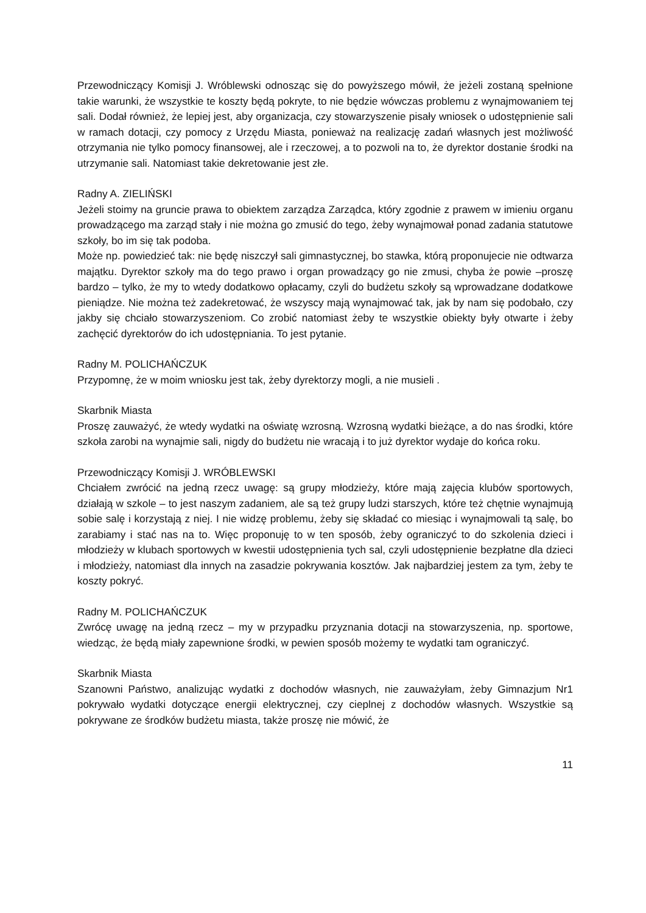Przewodniczący Komisji J. Wróblewski odnosząc się do powyższego mówił, że jeżeli zostaną spełnione takie warunki, że wszystkie te koszty będą pokryte, to nie będzie wówczas problemu z wynajmowaniem tej sali. Dodał również, że lepiej jest, aby organizacja, czy stowarzyszenie pisały wniosek o udostępnienie sali w ramach dotacji, czy pomocy z Urzędu Miasta, ponieważ na realizację zadań własnych jest możliwość otrzymania nie tylko pomocy finansowej, ale i rzeczowej, a to pozwoli na to, że dyrektor dostanie środki na utrzymanie sali. Natomiast takie dekretowanie jest złe.
Radny A. ZIELIŃSKI
Jeżeli stoimy na gruncie prawa to obiektem zarządza Zarządca, który zgodnie z prawem w imieniu organu prowadzącego ma zarząd stały i nie można go zmusić do tego, żeby wynajmował ponad zadania statutowe szkoły, bo im się tak podoba.
Może np. powiedzieć tak: nie będę niszczył sali gimnastycznej, bo stawka, którą proponujecie nie odtwarza majątku. Dyrektor szkoły ma do tego prawo i organ prowadzący go nie zmusi, chyba że powie –proszę bardzo – tylko, że my to wtedy dodatkowo opłacamy, czyli do budżetu szkoły są wprowadzane dodatkowe pieniądze. Nie można też zadekretować, że wszyscy mają wynajmować tak, jak by nam się podobało, czy jakby się chciało stowarzyszeniom. Co zrobić natomiast żeby te wszystkie obiekty były otwarte i żeby zachęcić dyrektorów do ich udostępniania. To jest pytanie.
Radny M. POLICHAŃCZUK
Przypomnę, że w moim wniosku jest tak, żeby dyrektorzy mogli, a nie musieli .
Skarbnik Miasta
Proszę zauważyć, że wtedy wydatki na oświatę wzrosną. Wzrosną wydatki bieżące, a do nas środki, które szkoła zarobi na wynajmie sali, nigdy do budżetu nie wracają i to już dyrektor wydaje do końca roku.
Przewodniczący Komisji J. WRÓBLEWSKI
Chciałem zwrócić na jedną rzecz uwagę: są grupy młodzieży, które mają zajęcia klubów sportowych, działają w szkole – to jest naszym zadaniem, ale są też grupy ludzi starszych, które też chętnie wynajmują sobie salę i korzystają z niej. I nie widzę problemu, żeby się składać co miesiąc i wynajmowali tą salę, bo zarabiamy i stać nas na to. Więc proponuję to w ten sposób, żeby ograniczyć to do szkolenia dzieci i młodzieży w klubach sportowych w kwestii udostępnienia tych sal, czyli udostępnienie bezpłatne dla dzieci i młodzieży, natomiast dla innych na zasadzie pokrywania kosztów. Jak najbardziej jestem za tym, żeby te koszty pokryć.
Radny M. POLICHAŃCZUK
Zwrócę uwagę na jedną rzecz – my w przypadku przyznania dotacji na stowarzyszenia, np. sportowe, wiedząc, że będą miały zapewnione środki, w pewien sposób możemy te wydatki tam ograniczyć.
Skarbnik Miasta
Szanowni Państwo, analizując wydatki z dochodów własnych, nie zauważyłam, żeby Gimnazjum Nr1 pokrywało wydatki dotyczące energii elektrycznej, czy cieplnej z dochodów własnych. Wszystkie są pokrywane ze środków budżetu miasta, także proszę nie mówić, że
11